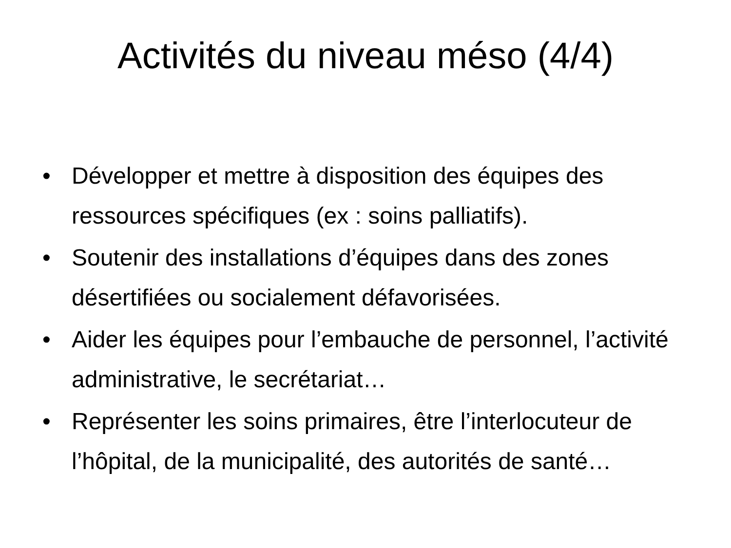Activités du niveau méso (4/4)
• Développer et mettre à disposition des équipes des ressources spécifiques (ex : soins palliatifs).
• Soutenir des installations d’équipes dans des zones désertifiées ou socialement défavorisées.
• Aider les équipes pour l’embauche de personnel, l’activité administrative, le secrétariat…
• Représenter les soins primaires, être l’interlocuteur de l’hôpital, de la municipalité, des autorités de santé…